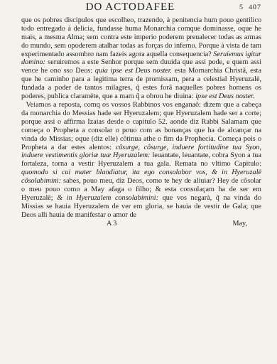DO ACTODAFEE 5 407
que os pobres discipulos que escolheo, trazendo, à penitencia hum pouo gentilico todo entregado à delicia, fundasse huma Monarchia comque dominasse, oque he mais, a mesma Alma; sem contra este imperio poderem preualecer todas as armas do mundo, sem opoderem atalhar todas as forças do inferno. Porque à vista de tam experimentado assombro nam fazeis agora aquella consequencia? Seruiemus igitur domino: seruiremos a este Senhor porque sem duuida que assi pode, e quem assi vence he ono sso Deos: quia ipse est Deus noster. esta Mornarchia Christã, esta que he caminho para a legitima terra de promissam, pera a celestial Hyeruzalē, fundada a poder de tantos milagres, q̃ estes forã naquelles pobres homens os poderes, publica claramēte, que a mam q̃ a obrou he diuina: ipse est Deus noster.
Veiamos a reposta, comq os vossos Rabbinos vos enganaõ: dizem que a cabeça da monarchia do Messias hade ser Hyeruzalem; que Hyeruzalem hade ser a corte; porque assi o affirma Izaias desde o capitulo 52. aonde diz Rabbi Salamam que começa o Propheta a consolar o pouo com as bonanças que ha de alcançar na vinda do Missias; oque (diz elle) cõtinua athe o fim da Prophecia. Começa pois o Propheta a dar estes alentos: cõsurge, cõsurge, induere fortitudine tua Syon, induere vestimentis gloriæ tuæ Hyeruzalem: leuantate, leuantate, cobra Syon a tua fortaleza, torna a vestir Hyeruzalem a tua gala. Remata no vltimo Capitulo: quomodo si cui mater blandiatur, ita ego consolabor vos, & in Hyeruzalē cõsolabimini: sabes, pouo meu, diz Deos, como te hey de aliuiar? Hey de cõsolar o meu pouo como a May afaga o filho; & esta consolaçam ha de ser em Hyeruzalē; & in Hyeruzalem consolabimini: que vos negarà, q̃ na vinda do Missias se hauia Hyeruzalem de ver em gloria, se hauia de vestir de Gala; que Deos alli hauia de manifestar o amor de
A 3 May,